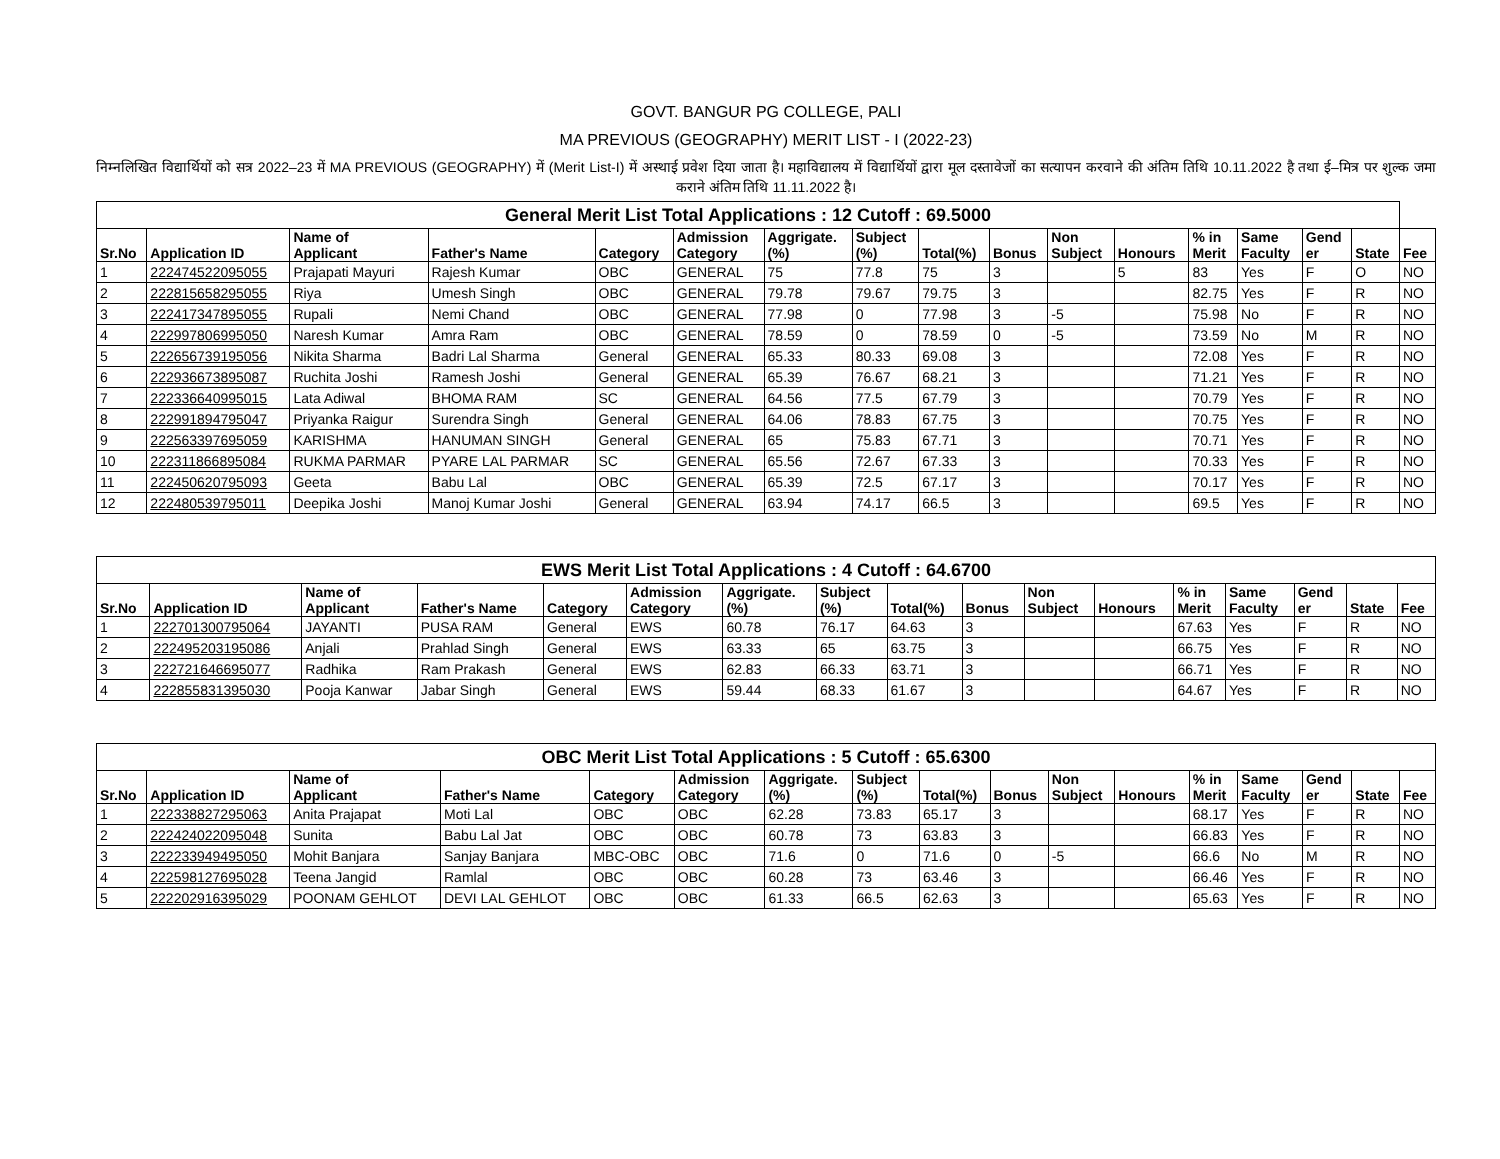GOVT. BANGUR PG COLLEGE, PALI
MA PREVIOUS (GEOGRAPHY) MERIT LIST - I (2022-23)
निम्नलिखित विद्यार्थियों को सत्र 2022–23 में MA PREVIOUS (GEOGRAPHY) में (Merit List-I) में अस्थाई प्रवेश दिया जाता है। महाविद्यालय में विद्यार्थियों द्वारा मूल दस्तावेजों का सत्यापन करवाने की अंतिम तिथि 10.11.2022 है तथा ई–मित्र पर शुल्क जमा कराने अंतिम तिथि 11.11.2022 है।
| General Merit List Total Applications : 12 Cutoff : 69.5000 | | | | | | | | | | | | | | | | |
| Sr.No | Application ID | Name of Applicant | Father's Name | Category | Admission Category | Aggrigate. (%) | Subject (%) | Total(%) | Bonus | Non Subject | Honours | % in Merit | Same Faculty | Gend er | State | Fee |
| 1 | 222474522095055 | Prajapati Mayuri | Rajesh Kumar | OBC | GENERAL | 75 | 77.8 | 75 | 3 | | 5 | 83 | Yes | F | O | NO |
| 2 | 222815658295055 | Riya | Umesh Singh | OBC | GENERAL | 79.78 | 79.67 | 79.75 | 3 | | | 82.75 | Yes | F | R | NO |
| 3 | 222417347895055 | Rupali | Nemi Chand | OBC | GENERAL | 77.98 | 0 | 77.98 | 3 | -5 | | 75.98 | No | F | R | NO |
| 4 | 222997806995050 | Naresh Kumar | Amra Ram | OBC | GENERAL | 78.59 | 0 | 78.59 | 0 | -5 | | 73.59 | No | M | R | NO |
| 5 | 222656739195056 | Nikita Sharma | Badri Lal Sharma | General | GENERAL | 65.33 | 80.33 | 69.08 | 3 | | | 72.08 | Yes | F | R | NO |
| 6 | 222936673895087 | Ruchita Joshi | Ramesh Joshi | General | GENERAL | 65.39 | 76.67 | 68.21 | 3 | | | 71.21 | Yes | F | R | NO |
| 7 | 222336640995015 | Lata Adiwal | BHOMA RAM | SC | GENERAL | 64.56 | 77.5 | 67.79 | 3 | | | 70.79 | Yes | F | R | NO |
| 8 | 222991894795047 | Priyanka Raigur | Surendra Singh | General | GENERAL | 64.06 | 78.83 | 67.75 | 3 | | | 70.75 | Yes | F | R | NO |
| 9 | 222563397695059 | KARISHMA | HANUMAN SINGH | General | GENERAL | 65 | 75.83 | 67.71 | 3 | | | 70.71 | Yes | F | R | NO |
| 10 | 222311866895084 | RUKMA PARMAR | PYARE LAL PARMAR | SC | GENERAL | 65.56 | 72.67 | 67.33 | 3 | | | 70.33 | Yes | F | R | NO |
| 11 | 222450620795093 | Geeta | Babu Lal | OBC | GENERAL | 65.39 | 72.5 | 67.17 | 3 | | | 70.17 | Yes | F | R | NO |
| 12 | 222480539795011 | Deepika Joshi | Manoj Kumar Joshi | General | GENERAL | 63.94 | 74.17 | 66.5 | 3 | | | 69.5 | Yes | F | R | NO |
| EWS Merit List Total Applications : 4 Cutoff : 64.6700 | | | | | | | | | | | | | | | | |
| Sr.No | Application ID | Name of Applicant | Father's Name | Category | Admission Category | Aggrigate. (%) | Subject (%) | Total(%) | Bonus | Non Subject | Honours | % in Merit | Same Faculty | Gend er | State | Fee |
| 1 | 222701300795064 | JAYANTI | PUSA RAM | General | EWS | 60.78 | 76.17 | 64.63 | 3 | | | 67.63 | Yes | F | R | NO |
| 2 | 222495203195086 | Anjali | Prahlad Singh | General | EWS | 63.33 | 65 | 63.75 | 3 | | | 66.75 | Yes | F | R | NO |
| 3 | 222721646695077 | Radhika | Ram Prakash | General | EWS | 62.83 | 66.33 | 63.71 | 3 | | | 66.71 | Yes | F | R | NO |
| 4 | 222855831395030 | Pooja Kanwar | Jabar Singh | General | EWS | 59.44 | 68.33 | 61.67 | 3 | | | 64.67 | Yes | F | R | NO |
| OBC Merit List Total Applications : 5 Cutoff : 65.6300 | | | | | | | | | | | | | | | | |
| Sr.No | Application ID | Name of Applicant | Father's Name | Category | Admission Category | Aggrigate. (%) | Subject (%) | Total(%) | Bonus | Non Subject | Honours | % in Merit | Same Faculty | Gend er | State | Fee |
| 1 | 222338827295063 | Anita Prajapat | Moti Lal | OBC | OBC | 62.28 | 73.83 | 65.17 | 3 | | | 68.17 | Yes | F | R | NO |
| 2 | 222424022095048 | Sunita | Babu Lal Jat | OBC | OBC | 60.78 | 73 | 63.83 | 3 | | | 66.83 | Yes | F | R | NO |
| 3 | 222233949495050 | Mohit Banjara | Sanjay Banjara | MBC-OBC | OBC | 71.6 | 0 | 71.6 | 0 | -5 | | 66.6 | No | M | R | NO |
| 4 | 222598127695028 | Teena Jangid | Ramlal | OBC | OBC | 60.28 | 73 | 63.46 | 3 | | | 66.46 | Yes | F | R | NO |
| 5 | 222202916395029 | POONAM GEHLOT | DEVI LAL GEHLOT | OBC | OBC | 61.33 | 66.5 | 62.63 | 3 | | | 65.63 | Yes | F | R | NO |